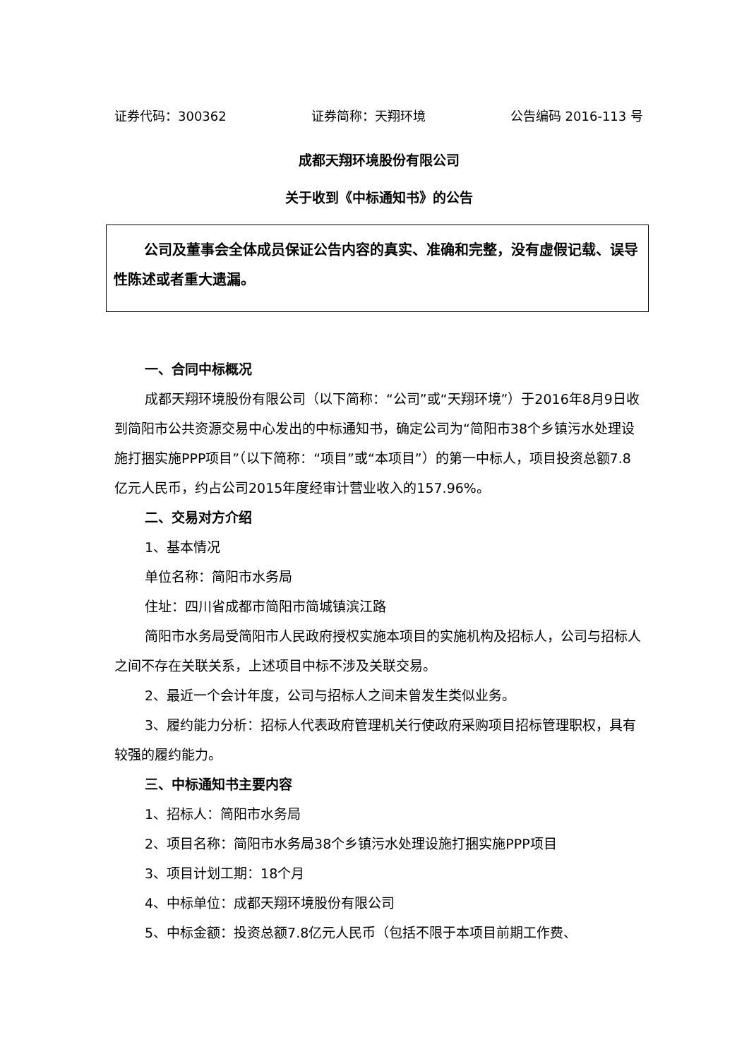证券代码：300362 证券简称：天翔环境 公告编码 2016-113 号
成都天翔环境股份有限公司
关于收到《中标通知书》的公告
公司及董事会全体成员保证公告内容的真实、准确和完整，没有虚假记载、误导性陈述或者重大遗漏。
一、合同中标概况
成都天翔环境股份有限公司（以下简称：“公司”或“天翔环境”）于2016年8月9日收到简阳市公共资源交易中心发出的中标通知书，确定公司为“简阳市38个乡镇污水处理设施打捆实施PPP项目”（以下简称：“项目”或“本项目”）的第一中标人，项目投资总额7.8亿元人民币，约占公司2015年度经审计营业收入的157.96%。
二、交易对方介绍
1、基本情况
单位名称：简阳市水务局
住址：四川省成都市简阳市简城镇滨江路
简阳市水务局受简阳市人民政府授权实施本项目的实施机构及招标人，公司与招标人之间不存在关联关系，上述项目中标不涉及关联交易。
2、最近一个会计年度，公司与招标人之间未曾发生类似业务。
3、履约能力分析：招标人代表政府管理机关行使政府采购项目招标管理职权，具有较强的履约能力。
三、中标通知书主要内容
1、招标人：简阳市水务局
2、项目名称：简阳市水务局38个乡镇污水处理设施打捆实施PPP项目
3、项目计划工期：18个月
4、中标单位：成都天翔环境股份有限公司
5、中标金额：投资总额7.8亿元人民币（包括不限于本项目前期工作费、